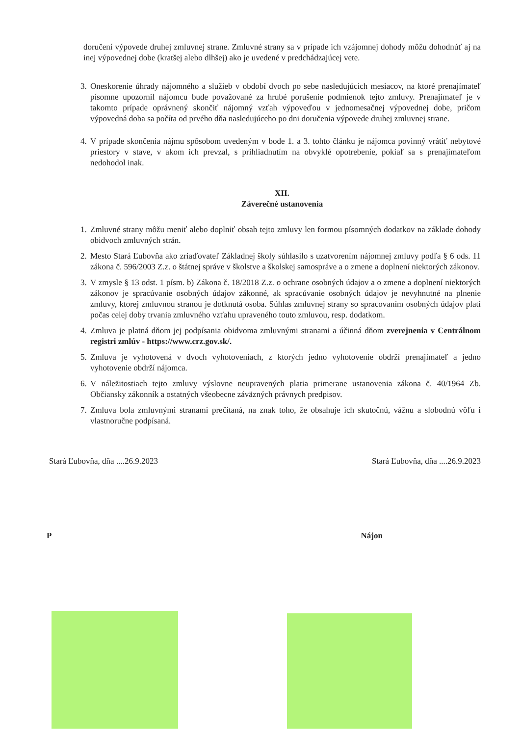doručení výpovede druhej zmluvnej strane. Zmluvné strany sa v prípade ich vzájomnej dohody môžu dohodnúť aj na inej výpovednej dobe (kratšej alebo dlhšej) ako je uvedené v predchádzajúcej vete.
3. Oneskorenie úhrady nájomného a služieb v období dvoch po sebe nasledujúcich mesiacov, na ktoré prenajímateľ písomne upozornil nájomcu bude považované za hrubé porušenie podmienok tejto zmluvy. Prenajímateľ je v takomto prípade oprávnený skončiť nájomný vzťah výpoveďou v jednomesačnej výpovednej dobe, pričom výpovedná doba sa počíta od prvého dňa nasledujúceho po dni doručenia výpovede druhej zmluvnej strane.
4. V prípade skončenia nájmu spôsobom uvedeným v bode 1. a 3. tohto článku je nájomca povinný vrátiť nebytové priestory v stave, v akom ich prevzal, s prihliadnutím na obvyklé opotrebenie, pokiaľ sa s prenajímateľom nedohodol inak.
XII.
Záverečné ustanovenia
1. Zmluvné strany môžu meniť alebo doplniť obsah tejto zmluvy len formou písomných dodatkov na základe dohody obidvoch zmluvných strán.
2. Mesto Stará Ľubovňa ako zriaďovateľ Základnej školy súhlasilo s uzatvorením nájomnej zmluvy podľa § 6 ods. 11 zákona č. 596/2003 Z.z. o štátnej správe v školstve a školskej samospráve a o zmene a doplnení niektorých zákonov.
3. V zmysle § 13 odst. 1 písm. b) Zákona č. 18/2018 Z.z. o ochrane osobných údajov a o zmene a doplnení niektorých zákonov je spracúvanie osobných údajov zákonné, ak spracúvanie osobných údajov je nevyhnutné na plnenie zmluvy, ktorej zmluvnou stranou je dotknutá osoba. Súhlas zmluvnej strany so spracovaním osobných údajov platí počas celej doby trvania zmluvného vzťahu upraveného touto zmluvou, resp. dodatkom.
4. Zmluva je platná dňom jej podpísania obidvoma zmluvnými stranami a účinná dňom zverejnenia v Centrálnom registri zmlúv - https://www.crz.gov.sk/.
5. Zmluva je vyhotovená v dvoch vyhotoveniach, z ktorých jedno vyhotovenie obdrží prenajímateľ a jedno vyhotovenie obdrží nájomca.
6. V náležitostiach tejto zmluvy výslovne neupravených platia primerane ustanovenia zákona č. 40/1964 Zb. Občiansky zákonník a ostatných všeobecne záväzných právnych predpisov.
7. Zmluva bola zmluvnými stranami prečítaná, na znak toho, že obsahuje ich skutočnú, vážnu a slobodnú vôľu i vlastnoručne podpísaná.
Stará Ľubovňa, dňa ....26.9.2023
Stará Ľubovňa, dňa ....26.9.2023
P Nájon